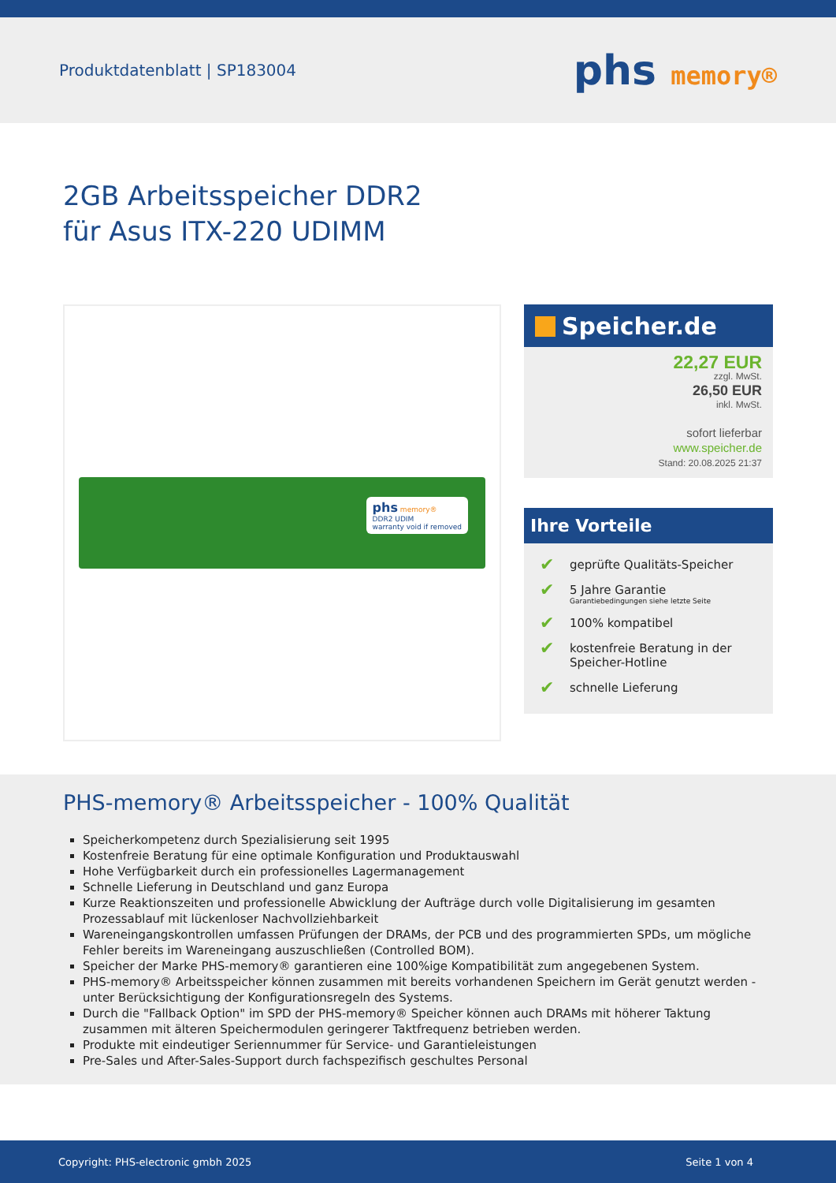Produktdatenblatt | SP183004
phs memory®
2GB Arbeitsspeicher DDR2
für Asus ITX-220 UDIMM
phs memory®
DDR2 UDIM
warranty void if removed
Speicher.de
22,27 EUR
zzgl. MwSt.
26,50 EUR
inkl. MwSt.
sofort lieferbar
www.speicher.de
Stand: 20.08.2025 21:37
Ihre Vorteile
✔ geprüfte Qualitäts-Speicher
✔ 5 Jahre Garantie
Garantiebedingungen siehe letzte Seite
✔ 100% kompatibel
✔ kostenfreie Beratung in der Speicher-Hotline
✔ schnelle Lieferung
PHS-memory® Arbeitsspeicher - 100% Qualität
Speicherkompetenz durch Spezialisierung seit 1995
Kostenfreie Beratung für eine optimale Konfiguration und Produktauswahl
Hohe Verfügbarkeit durch ein professionelles Lagermanagement
Schnelle Lieferung in Deutschland und ganz Europa
Kurze Reaktionszeiten und professionelle Abwicklung der Aufträge durch volle Digitalisierung im gesamten Prozessablauf mit lückenloser Nachvollziehbarkeit
Wareneingangskontrollen umfassen Prüfungen der DRAMs, der PCB und des programmierten SPDs, um mögliche Fehler bereits im Wareneingang auszuschließen (Controlled BOM).
Speicher der Marke PHS-memory® garantieren eine 100%ige Kompatibilität zum angegebenen System.
PHS-memory® Arbeitsspeicher können zusammen mit bereits vorhandenen Speichern im Gerät genutzt werden - unter Berücksichtigung der Konfigurationsregeln des Systems.
Durch die "Fallback Option" im SPD der PHS-memory® Speicher können auch DRAMs mit höherer Taktung zusammen mit älteren Speichermodulen geringerer Taktfrequenz betrieben werden.
Produkte mit eindeutiger Seriennummer für Service- und Garantieleistungen
Pre-Sales und After-Sales-Support durch fachspezifisch geschultes Personal
Copyright: PHS-electronic gmbh 2025 Seite 1 von 4